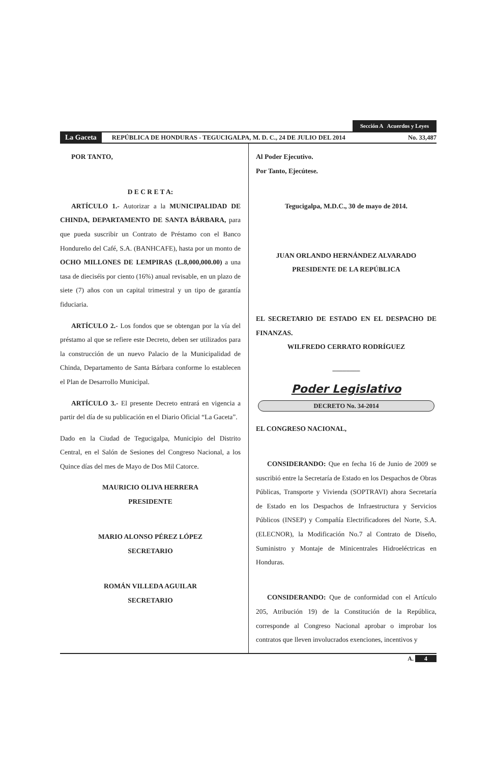Sección A Acuerdos y Leyes
La Gaceta REPÚBLICA DE HONDURAS - TEGUCIGALPA, M. D. C., 24 DE JULIO DEL 2014 No. 33,487
POR TANTO,
D E C R E T A:
ARTÍCULO 1.- Autorizar a la MUNICIPALIDAD DE CHINDA, DEPARTAMENTO DE SANTA BÁRBARA, para que pueda suscribir un Contrato de Préstamo con el Banco Hondureño del Café, S.A. (BANHCAFE), hasta por un monto de OCHO MILLONES DE LEMPIRAS (L.8,000,000.00) a una tasa de dieciséis por ciento (16%) anual revisable, en un plazo de siete (7) años con un capital trimestral y un tipo de garantía fiduciaria.
ARTÍCULO 2.- Los fondos que se obtengan por la vía del préstamo al que se refiere este Decreto, deben ser utilizados para la construcción de un nuevo Palacio de la Municipalidad de Chinda, Departamento de Santa Bárbara conforme lo establecen el Plan de Desarrollo Municipal.
ARTÍCULO 3.- El presente Decreto entrará en vigencia a partir del día de su publicación en el Diario Oficial “La Gaceta”.
Dado en la Ciudad de Tegucigalpa, Municipio del Distrito Central, en el Salón de Sesiones del Congreso Nacional, a los Quince días del mes de Mayo de Dos Mil Catorce.
MAURICIO OLIVA HERRERA
PRESIDENTE
MARIO ALONSO PÉREZ LÓPEZ
SECRETARIO
ROMÁN VILLEDA AGUILAR
SECRETARIO
Al Poder Ejecutivo.
Por Tanto, Ejecútese.
Tegucigalpa, M.D.C., 30 de mayo de 2014.
JUAN ORLANDO HERNÁNDEZ ALVARADO
PRESIDENTE DE LA REPÚBLICA
EL SECRETARIO DE ESTADO EN EL DESPACHO DE FINANZAS.
WILFREDO CERRATO RODRÍGUEZ
________
Poder Legislativo
DECRETO No. 34-2014
EL CONGRESO NACIONAL,
CONSIDERANDO: Que en fecha 16 de Junio de 2009 se suscribió entre la Secretaría de Estado en los Despachos de Obras Públicas, Transporte y Vivienda (SOPTRAVI) ahora Secretaría de Estado en los Despachos de Infraestructura y Servicios Públicos (INSEP) y Compañía Electrificadores del Norte, S.A. (ELECNOR), la Modificación No.7 al Contrato de Diseño, Suministro y Montaje de Minicentrales Hidroeléctricas en Honduras.
CONSIDERANDO: Que de conformidad con el Artículo 205, Atribución 19) de la Constitución de la República, corresponde al Congreso Nacional aprobar o improbar los contratos que lleven involucrados exenciones, incentivos y
A. 4